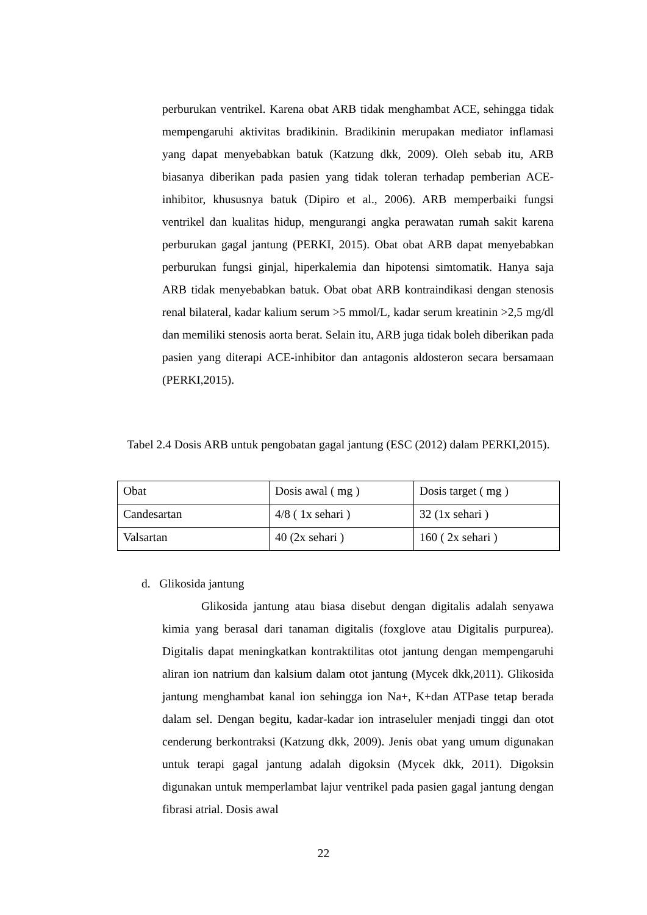perburukan ventrikel. Karena obat ARB tidak menghambat ACE, sehingga tidak mempengaruhi aktivitas bradikinin. Bradikinin merupakan mediator inflamasi yang dapat menyebabkan batuk (Katzung dkk, 2009). Oleh sebab itu, ARB biasanya diberikan pada pasien yang tidak toleran terhadap pemberian ACE-inhibitor, khususnya batuk (Dipiro et al., 2006). ARB memperbaiki fungsi ventrikel dan kualitas hidup, mengurangi angka perawatan rumah sakit karena perburukan gagal jantung (PERKI, 2015). Obat obat ARB dapat menyebabkan perburukan fungsi ginjal, hiperkalemia dan hipotensi simtomatik. Hanya saja ARB tidak menyebabkan batuk. Obat obat ARB kontraindikasi dengan stenosis renal bilateral, kadar kalium serum >5 mmol/L, kadar serum kreatinin >2,5 mg/dl dan memiliki stenosis aorta berat. Selain itu, ARB juga tidak boleh diberikan pada pasien yang diterapi ACE-inhibitor dan antagonis aldosteron secara bersamaan (PERKI,2015).
Tabel 2.4 Dosis ARB untuk pengobatan gagal jantung (ESC (2012) dalam PERKI,2015).
| Obat | Dosis awal ( mg ) | Dosis target ( mg ) |
| Candesartan | 4/8 ( 1x sehari ) | 32 (1x sehari ) |
| Valsartan | 40 (2x sehari ) | 160 ( 2x sehari ) |
d. Glikosida jantung
Glikosida jantung atau biasa disebut dengan digitalis adalah senyawa kimia yang berasal dari tanaman digitalis (foxglove atau Digitalis purpurea). Digitalis dapat meningkatkan kontraktilitas otot jantung dengan mempengaruhi aliran ion natrium dan kalsium dalam otot jantung (Mycek dkk,2011). Glikosida jantung menghambat kanal ion sehingga ion Na+, K+dan ATPase tetap berada dalam sel. Dengan begitu, kadar-kadar ion intraseluler menjadi tinggi dan otot cenderung berkontraksi (Katzung dkk, 2009). Jenis obat yang umum digunakan untuk terapi gagal jantung adalah digoksin (Mycek dkk, 2011). Digoksin digunakan untuk memperlambat lajur ventrikel pada pasien gagal jantung dengan fibrasi atrial. Dosis awal
22